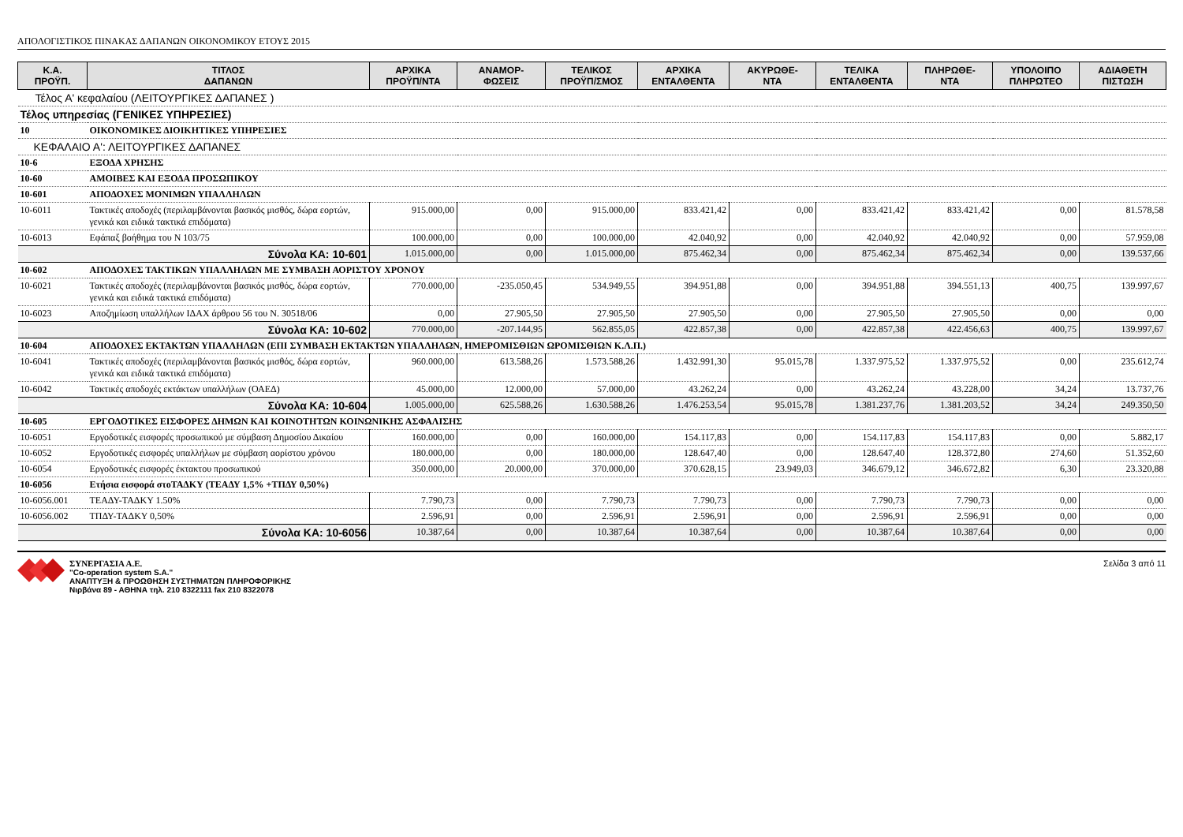ΑΠΟΛΟΓΙΣΤΙΚΟΣ ΠΙΝΑΚΑΣ ΔΑΠΑΝΩΝ ΟΙΚΟΝΟΜΙΚΟΥ ΕΤΟΥΣ 2015
| Κ.Α. ΠΡΟΫΠ. | ΤΙΤΛΟΣ ΔΑΠΑΝΩΝ | ΑΡΧΙΚΑ ΠΡΟΫΠ/ΝΤΑ | ΑΝΑΜΟΡ- ΦΩΣΕΙΣ | ΤΕΛΙΚΟΣ ΠΡΟΫΠ/ΣΜΟΣ | ΑΡΧΙΚΑ ΕΝΤΑΛΘΕΝΤΑ | ΑΚΥΡΩΘΕ- ΝΤΑ | ΤΕΛΙΚΑ ΕΝΤΑΛΘΕΝΤΑ | ΠΛΗΡΩΘΕ- ΝΤΑ | ΥΠΟΛΟΙΠΟ ΠΛΗΡΩΤΕΟ | ΑΔΙΑΘΕΤΗ ΠΙΣΤΩΣΗ |
| --- | --- | --- | --- | --- | --- | --- | --- | --- | --- | --- |
| Τέλος Α' κεφαλαίου (ΛΕΙΤΟΥΡΓΙΚΕΣ ΔΑΠΑΝΕΣ ) | | | | | | | | | | |
| Τέλος υπηρεσίας (ΓΕΝΙΚΕΣ ΥΠΗΡΕΣΙΕΣ) | | | | | | | | | | |
| 10 | ΟΙΚΟΝΟΜΙΚΕΣ ΔΙΟΙΚΗΤΙΚΕΣ ΥΠΗΡΕΣΙΕΣ | | | | | | | | | |
| ΚΕΦΑΛΑΙΟ Α': ΛΕΙΤΟΥΡΓΙΚΕΣ ΔΑΠΑΝΕΣ | | | | | | | | | | |
| 10-6 | ΕΞΟΔΑ ΧΡΗΣΗΣ | | | | | | | | | |
| 10-60 | ΑΜΟΙΒΕΣ ΚΑΙ ΕΞΟΔΑ ΠΡΟΣΩΠΙΚΟΥ | | | | | | | | | |
| 10-601 | ΑΠΟΔΟΧΕΣ ΜΟΝΙΜΩΝ ΥΠΑΛΛΗΛΩΝ | | | | | | | | | |
| 10-6011 | Τακτικές αποδοχές (περιλαμβάνονται βασικός μισθός, δώρα εορτών, γενικά και ειδικά τακτικά επιδόματα) | 915.000,00 | 0,00 | 915.000,00 | 833.421,42 | 0,00 | 833.421,42 | 833.421,42 | 0,00 | 81.578,58 |
| 10-6013 | Εφάπαξ βοήθημα του Ν 103/75 | 100.000,00 | 0,00 | 100.000,00 | 42.040,92 | 0,00 | 42.040,92 | 42.040,92 | 0,00 | 57.959,08 |
| | Σύνολα ΚΑ: 10-601 | 1.015.000,00 | 0,00 | 1.015.000,00 | 875.462,34 | 0,00 | 875.462,34 | 875.462,34 | 0,00 | 139.537,66 |
| 10-602 | ΑΠΟΔΟΧΕΣ ΤΑΚΤΙΚΩΝ ΥΠΑΛΛΗΛΩΝ ΜΕ ΣΥΜΒΑΣΗ ΑΟΡΙΣΤΟΥ ΧΡΟΝΟΥ | | | | | | | | | |
| 10-6021 | Τακτικές αποδοχές (περιλαμβάνονται βασικός μισθός, δώρα εορτών, γενικά και ειδικά τακτικά επιδόματα) | 770.000,00 | -235.050,45 | 534.949,55 | 394.951,88 | 0,00 | 394.951,88 | 394.551,13 | 400,75 | 139.997,67 |
| 10-6023 | Αποζημίωση υπαλλήλων ΙΔΑΧ άρθρου 56 του Ν. 30518/06 | 0,00 | 27.905,50 | 27.905,50 | 27.905,50 | 0,00 | 27.905,50 | 27.905,50 | 0,00 | 0,00 |
| | Σύνολα ΚΑ: 10-602 | 770.000,00 | -207.144,95 | 562.855,05 | 422.857,38 | 0,00 | 422.857,38 | 422.456,63 | 400,75 | 139.997,67 |
| 10-604 | ΑΠΟΔΟΧΕΣ ΕΚΤΑΚΤΩΝ ΥΠΑΛΛΗΛΩΝ (ΕΠΙ ΣΥΜΒΑΣΗ ΕΚΤΑΚΤΩΝ ΥΠΑΛΛΗΛΩΝ, ΗΜΕΡΟΜΙΣΘΙΩΝ ΩΡΟΜΙΣΘΙΩΝ Κ.Λ.Π.) | | | | | | | | | |
| 10-6041 | Τακτικές αποδοχές (περιλαμβάνονται βασικός μισθός, δώρα εορτών, γενικά και ειδικά τακτικά επιδόματα) | 960.000,00 | 613.588,26 | 1.573.588,26 | 1.432.991,30 | 95.015,78 | 1.337.975,52 | 1.337.975,52 | 0,00 | 235.612,74 |
| 10-6042 | Τακτικές αποδοχές εκτάκτων υπαλλήλων (ΟΑΕΔ) | 45.000,00 | 12.000,00 | 57.000,00 | 43.262,24 | 0,00 | 43.262,24 | 43.228,00 | 34,24 | 13.737,76 |
| | Σύνολα ΚΑ: 10-604 | 1.005.000,00 | 625.588,26 | 1.630.588,26 | 1.476.253,54 | 95.015,78 | 1.381.237,76 | 1.381.203,52 | 34,24 | 249.350,50 |
| 10-605 | ΕΡΓΟΔΟΤΙΚΕΣ ΕΙΣΦΟΡΕΣ ΔΗΜΩΝ ΚΑΙ ΚΟΙΝΟΤΗΤΩΝ ΚΟΙΝΩΝΙΚΗΣ ΑΣΦΑΛΙΣΗΣ | | | | | | | | | |
| 10-6051 | Εργοδοτικές εισφορές προσωπικού με σύμβαση Δημοσίου Δικαίου | 160.000,00 | 0,00 | 160.000,00 | 154.117,83 | 0,00 | 154.117,83 | 154.117,83 | 0,00 | 5.882,17 |
| 10-6052 | Εργοδοτικές εισφορές υπαλλήλων με σύμβαση αορίστου χρόνου | 180.000,00 | 0,00 | 180.000,00 | 128.647,40 | 0,00 | 128.647,40 | 128.372,80 | 274,60 | 51.352,60 |
| 10-6054 | Εργοδοτικές εισφορές έκτακτου προσωπικού | 350.000,00 | 20.000,00 | 370.000,00 | 370.628,15 | 23.949,03 | 346.679,12 | 346.672,82 | 6,30 | 23.320,88 |
| 10-6056 | Ετήσια εισφορά στοΤΑΔΚΥ (ΤΕΑΔΥ 1,5% +ΤΠΔΥ 0,50%) | | | | | | | | | |
| 10-6056.001 | ΤΕΑΔΥ-ΤΑΔΚΥ 1.50% | 7.790,73 | 0,00 | 7.790,73 | 7.790,73 | 0,00 | 7.790,73 | 7.790,73 | 0,00 | 0,00 |
| 10-6056.002 | ΤΠΔΥ-ΤΑΔΚΥ 0,50% | 2.596,91 | 0,00 | 2.596,91 | 2.596,91 | 0,00 | 2.596,91 | 2.596,91 | 0,00 | 0,00 |
| | Σύνολα ΚΑ: 10-6056 | 10.387,64 | 0,00 | 10.387,64 | 10.387,64 | 0,00 | 10.387,64 | 10.387,64 | 0,00 | 0,00 |
ΣΥΝΕΡΓΑΣΙΑ Α.Ε.
"Co-operation system S.A."
ΑΝΑΠΤΥΞΗ & ΠΡΟΩΘΗΣΗ ΣΥΣΤΗΜΑΤΩΝ ΠΛΗΡΟΦΟΡΙΚΗΣ
Νιρβάνα 89 - ΑΘΗΝΑ τηλ. 210 8322111 fax 210 8322078
Σελίδα 3 από 11